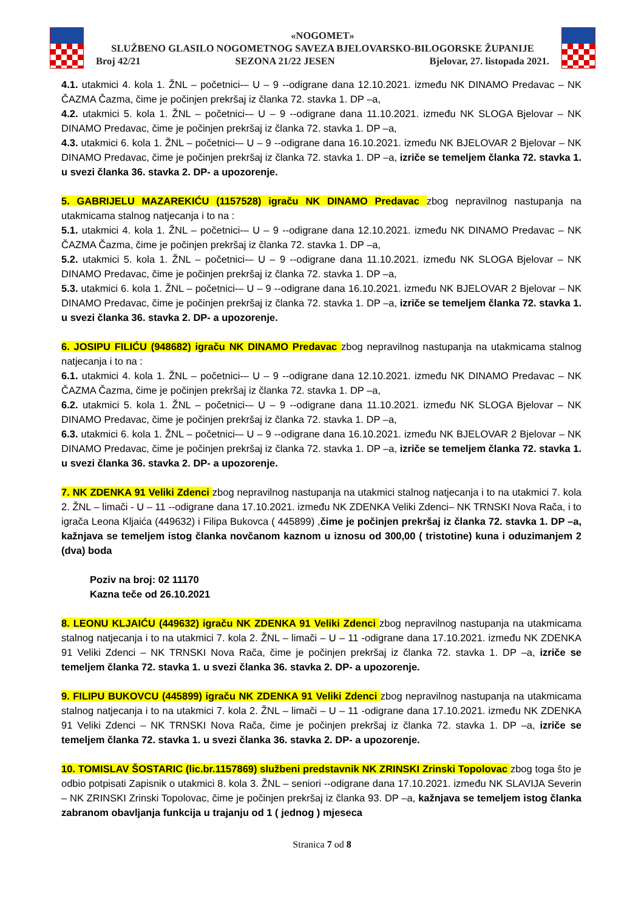«NOGOMET»
SLUŽBENO GLASILO NOGOMETNOG SAVEZA BJELOVARSKO-BILOGORSKE ŽUPANIJE
Broj 42/21 SEZONA 21/22 JESEN Bjelovar, 27. listopada 2021.
4.1. utakmici 4. kola 1. ŽNL – početnici-– U – 9 --odigrane dana 12.10.2021. između NK DINAMO Predavac – NK ČAZMA Čazma, čime je počinjen prekršaj iz članka 72. stavka 1. DP –a,
4.2. utakmici 5. kola 1. ŽNL – početnici-– U – 9 --odigrane dana 11.10.2021. između NK SLOGA Bjelovar – NK DINAMO Predavac, čime je počinjen prekršaj iz članka 72. stavka 1. DP –a,
4.3. utakmici 6. kola 1. ŽNL – početnici-– U – 9 --odigrane dana 16.10.2021. između NK BJELOVAR 2 Bjelovar – NK DINAMO Predavac, čime je počinjen prekršaj iz članka 72. stavka 1. DP –a, izriče se temeljem članka 72. stavka 1. u svezi članka 36. stavka 2. DP- a upozorenje.
5. GABRIJELU MAZAREKIĆU (1157528) igraču NK DINAMO Predavac zbog nepravilnog nastupanja na utakmicama stalnog natjecanja i to na :
5.1. utakmici 4. kola 1. ŽNL – početnici-– U – 9 --odigrane dana 12.10.2021. između NK DINAMO Predavac – NK ČAZMA Čazma, čime je počinjen prekršaj iz članka 72. stavka 1. DP –a,
5.2. utakmici 5. kola 1. ŽNL – početnici-– U – 9 --odigrane dana 11.10.2021. između NK SLOGA Bjelovar – NK DINAMO Predavac, čime je počinjen prekršaj iz članka 72. stavka 1. DP –a,
5.3. utakmici 6. kola 1. ŽNL – početnici-– U – 9 --odigrane dana 16.10.2021. između NK BJELOVAR 2 Bjelovar – NK DINAMO Predavac, čime je počinjen prekršaj iz članka 72. stavka 1. DP –a, izriče se temeljem članka 72. stavka 1. u svezi članka 36. stavka 2. DP- a upozorenje.
6. JOSIPU FILIĆU (948682) igraču NK DINAMO Predavac zbog nepravilnog nastupanja na utakmicama stalnog natjecanja i to na :
6.1. utakmici 4. kola 1. ŽNL – početnici-– U – 9 --odigrane dana 12.10.2021. između NK DINAMO Predavac – NK ČAZMA Čazma, čime je počinjen prekršaj iz članka 72. stavka 1. DP –a,
6.2. utakmici 5. kola 1. ŽNL – početnici-– U – 9 --odigrane dana 11.10.2021. između NK SLOGA Bjelovar – NK DINAMO Predavac, čime je počinjen prekršaj iz članka 72. stavka 1. DP –a,
6.3. utakmici 6. kola 1. ŽNL – početnici-– U – 9 --odigrane dana 16.10.2021. između NK BJELOVAR 2 Bjelovar – NK DINAMO Predavac, čime je počinjen prekršaj iz članka 72. stavka 1. DP –a, izriče se temeljem članka 72. stavka 1. u svezi članka 36. stavka 2. DP- a upozorenje.
7. NK ZDENKA 91 Veliki Zdenci zbog nepravilnog nastupanja na utakmici stalnog natjecanja i to na utakmici 7. kola 2. ŽNL – limači - U – 11 --odigrane dana 17.10.2021. između NK ZDENKA Veliki Zdenci– NK TRNSKI Nova Rača, i to igrača Leona Kljaića (449632) i Filipa Bukovca ( 445899) ,čime je počinjen prekršaj iz članka 72. stavka 1. DP –a, kažnjava se temeljem istog članka novčanom kaznom u iznosu od 300,00 ( tristotine) kuna i oduzimanjem 2 (dva) boda
Poziv na broj: 02 11170
Kazna teče od 26.10.2021
8. LEONU KLJAIĆU (449632) igraču NK ZDENKA 91 Veliki Zdenci zbog nepravilnog nastupanja na utakmicama stalnog natjecanja i to na utakmici 7. kola 2. ŽNL – limači – U – 11 -odigrane dana 17.10.2021. između NK ZDENKA 91 Veliki Zdenci – NK TRNSKI Nova Rača, čime je počinjen prekršaj iz članka 72. stavka 1. DP –a, izriče se temeljem članka 72. stavka 1. u svezi članka 36. stavka 2. DP- a upozorenje.
9. FILIPU BUKOVCU (445899) igraču NK ZDENKA 91 Veliki Zdenci zbog nepravilnog nastupanja na utakmicama stalnog natjecanja i to na utakmici 7. kola 2. ŽNL – limači – U – 11 -odigrane dana 17.10.2021. između NK ZDENKA 91 Veliki Zdenci – NK TRNSKI Nova Rača, čime je počinjen prekršaj iz članka 72. stavka 1. DP –a, izriče se temeljem članka 72. stavka 1. u svezi članka 36. stavka 2. DP- a upozorenje.
10. TOMISLAV ŠOSTARIC (lic.br.1157869) službeni predstavnik NK ZRINSKI Zrinski Topolovac zbog toga što je odbio potpisati Zapisnik o utakmici 8. kola 3. ŽNL – seniori --odigrane dana 17.10.2021. između NK SLAVIJA Severin – NK ZRINSKI Zrinski Topolovac, čime je počinjen prekršaj iz članka 93. DP –a, kažnjava se temeljem istog članka zabranom obavljanja funkcija u trajanju od 1 ( jednog ) mjeseca
Stranica 7 od 8